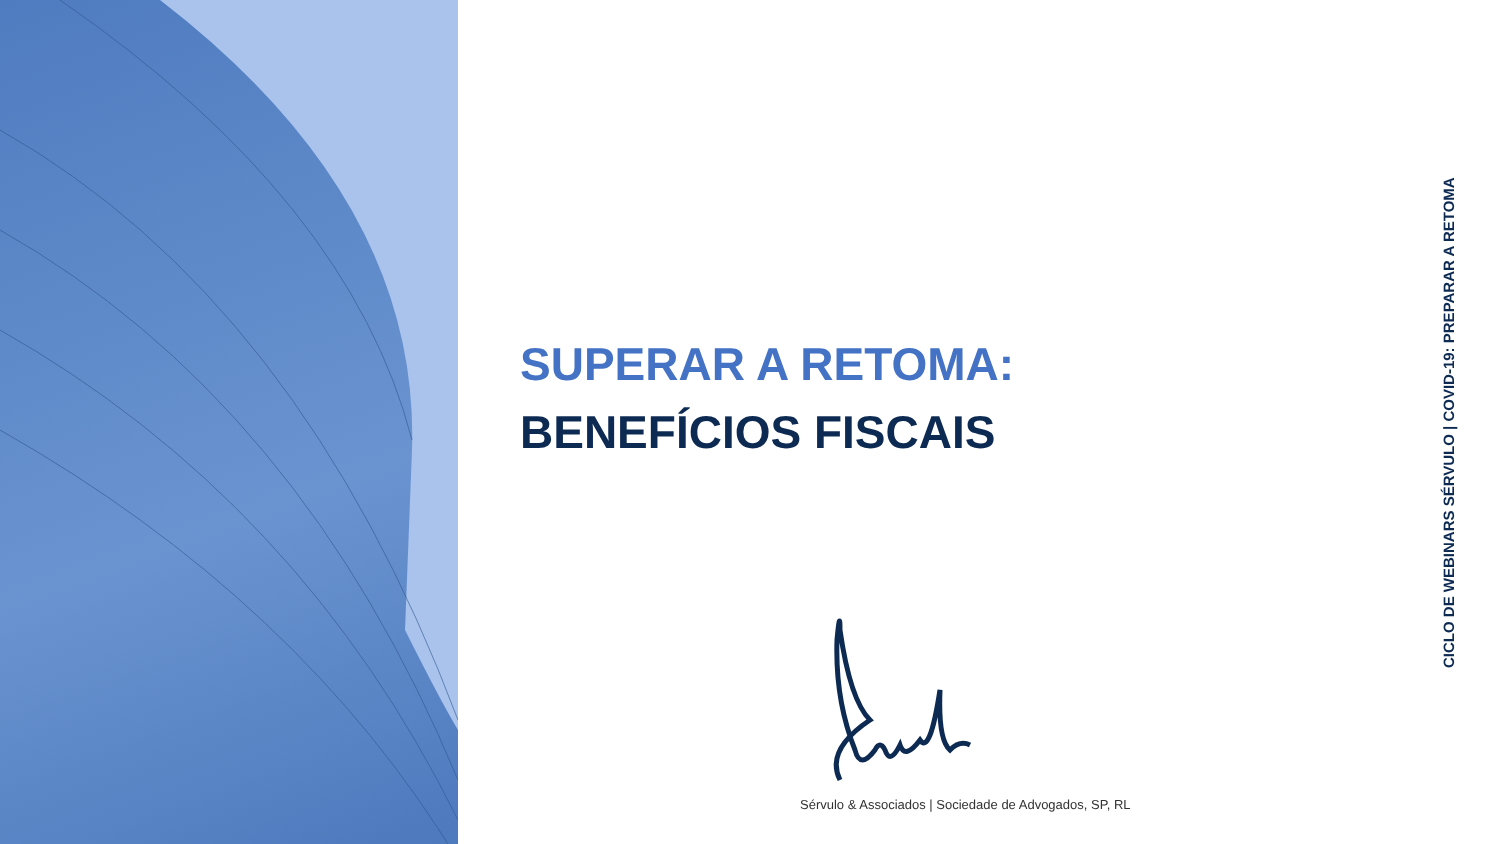SUPERAR A RETOMA:
BENEFÍCIOS FISCAIS
CICLO DE WEBINARS SÉRVULO | COVID-19: PREPARAR A RETOMA
Sérvulo & Associados | Sociedade de Advogados, SP, RL